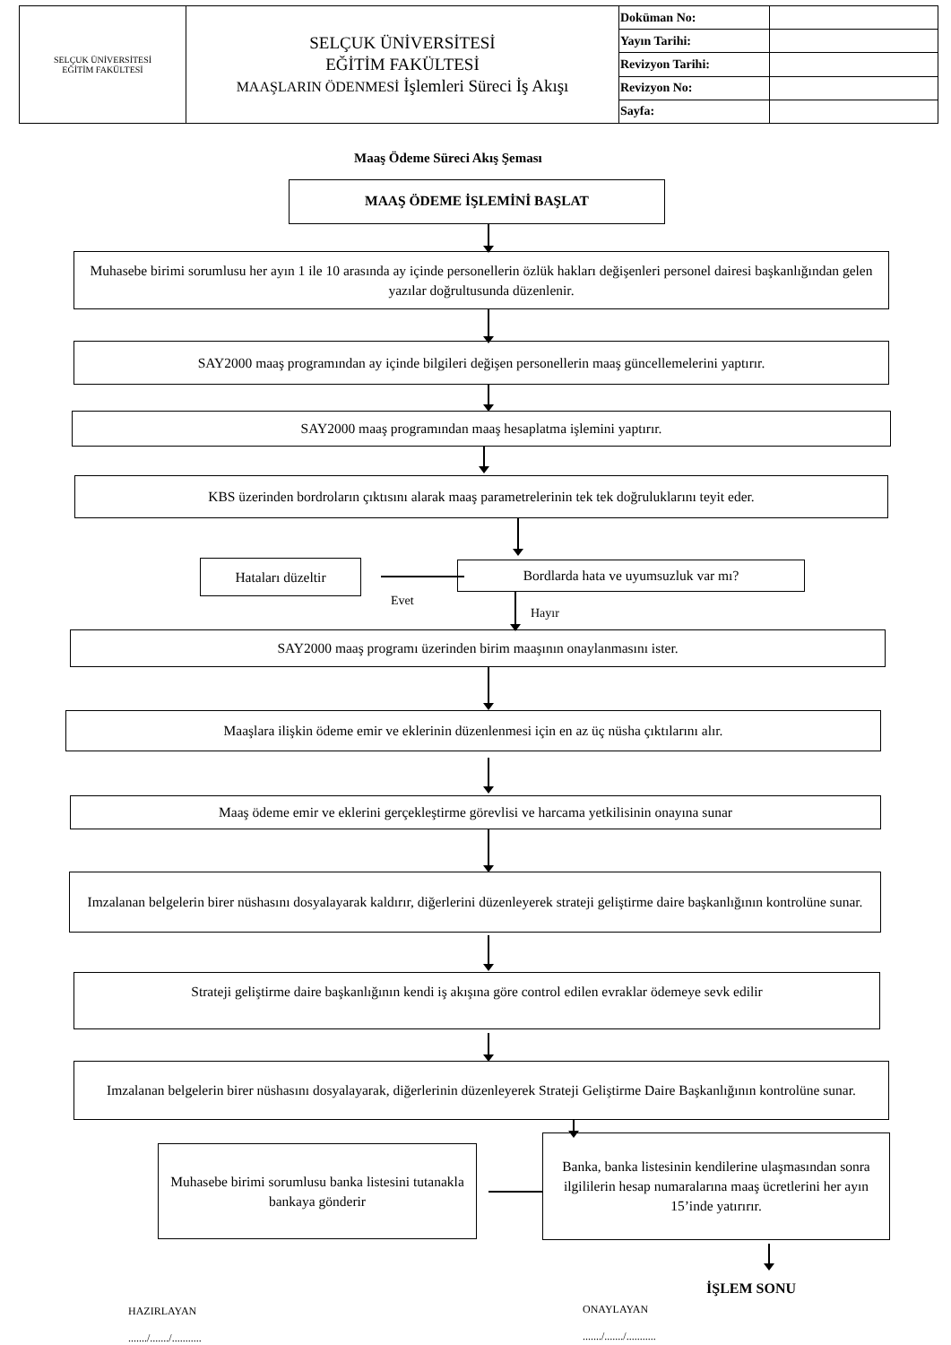| SELÇUK ÜNİVERSİTESİ EĞİTİM FAKÜLTESİ | SELÇUK ÜNİVERSİTESİ EĞİTİM FAKÜLTESİ MAAŞLARIN ÖDENMESİ İşlemleri Süreci İş Akışı | Doküman No: | |
| | | Yayın Tarihi: | |
| | | Revizyon Tarihi: | |
| | | Revizyon No: | |
| | | Sayfa: | |
Maaş Ödeme Süreci Akış Şeması
MAAŞ ÖDEME İŞLEMİNİ BAŞLAT
Muhasebe birimi sorumlusu her ayın 1 ile 10 arasında ay içinde personellerin özlük hakları değişenleri personel dairesi başkanlığından gelen yazılar doğrultusunda düzenlenir.
SAY2000 maaş programından ay içinde bilgileri değişen personellerin maaş güncellemelerini yaptırır.
SAY2000 maaş programından maaş hesaplatma işlemini yaptırır.
KBS üzerinden bordroların çıktısını alarak maaş parametrelerinin tek tek doğruluklarını teyit eder.
Hataları düzeltir Bordlarda hata ve uyumsuzluk var mı?
Evet
Hayır
SAY2000 maaş programı üzerinden birim maaşının onaylanmasını ister.
Maaşlara ilişkin ödeme emir ve eklerinin düzenlenmesi için en az üç nüsha çıktılarını alır.
Maaş ödeme emir ve eklerini gerçekleştirme görevlisi ve harcama yetkilisinin onayına sunar
Imzalanan belgelerin birer nüshasını dosyalayarak kaldırır, diğerlerini düzenleyerek strateji geliştirme daire başkanlığının kontrolüne sunar.
Strateji geliştirme daire başkanlığının kendi iş akışına göre control edilen evraklar ödemeye sevk edilir
Imzalanan belgelerin birer nüshasını dosyalayarak, diğerlerinin düzenleyerek Strateji Geliştirme Daire Başkanlığının kontrolüne sunar.
Muhasebe birimi sorumlusu banka listesini tutanakla bankaya gönderir
Banka, banka listesinin kendilerine ulaşmasından sonra ilgililerin hesap numaralarına maaş ücretlerini her ayın 15’inde yatırırır.
İŞLEM SONU
HAZIRLAYAN
......./......./...........
ONAYLAYAN
......./......./...........